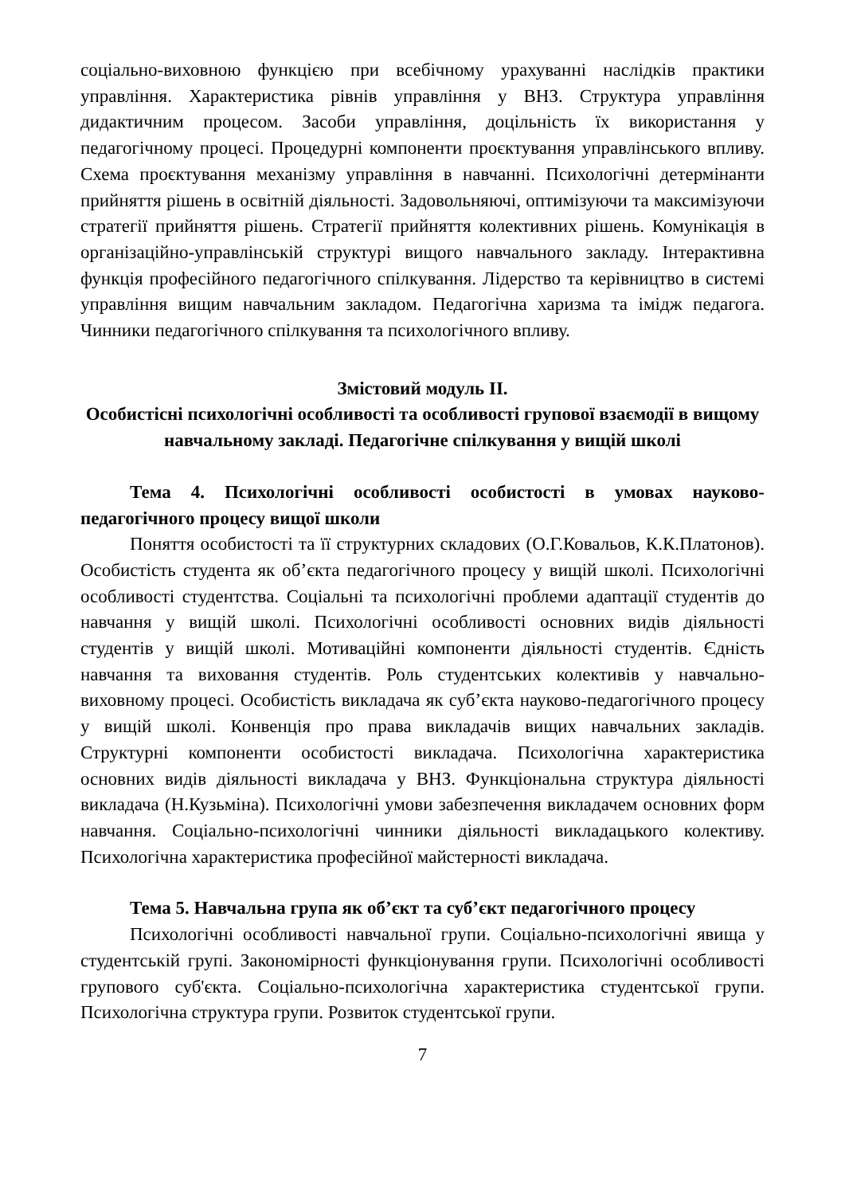соціально-виховною функцією при всебічному урахуванні наслідків практики управління. Характеристика рівнів управління у ВНЗ. Структура управління дидактичним процесом. Засоби управління, доцільність їх використання у педагогічному процесі. Процедурні компоненти проєктування управлінського впливу. Схема проєктування механізму управління в навчанні. Психологічні детермінанти прийняття рішень в освітній діяльності. Задовольняючі, оптимізуючи та максимізуючи стратегії прийняття рішень. Стратегії прийняття колективних рішень. Комунікація в організаційно-управлінській структурі вищого навчального закладу. Інтерактивна функція професійного педагогічного спілкування. Лідерство та керівництво в системі управління вищим навчальним закладом. Педагогічна харизма та імідж педагога. Чинники педагогічного спілкування та психологічного впливу.
Змістовий модуль II.
Особистісні психологічні особливості та особливості групової взаємодії в вищому навчальному закладі. Педагогічне спілкування у вищій школі
Тема 4. Психологічні особливості особистості в умовах науково-педагогічного процесу вищої школи
Поняття особистості та її структурних складових (О.Г.Ковальов, К.К.Платонов). Особистість студента як об’єкта педагогічного процесу у вищій школі. Психологічні особливості студентства. Соціальні та психологічні проблеми адаптації студентів до навчання у вищій школі. Психологічні особливості основних видів діяльності студентів у вищій школі. Мотиваційні компоненти діяльності студентів. Єдність навчання та виховання студентів. Роль студентських колективів у навчально-виховному процесі. Особистість викладача як суб’єкта науково-педагогічного процесу у вищій школі. Конвенція про права викладачів вищих навчальних закладів. Структурні компоненти особистості викладача. Психологічна характеристика основних видів діяльності викладача у ВНЗ. Функціональна структура діяльності викладача (Н.Кузьміна). Психологічні умови забезпечення викладачем основних форм навчання. Соціально-психологічні чинники діяльності викладацького колективу. Психологічна характеристика професійної майстерності викладача.
Тема 5. Навчальна група як об’єкт та суб’єкт педагогічного процесу
Психологічні особливості навчальної групи. Соціально-психологічні явища у студентській групі. Закономірності функціонування групи. Психологічні особливості групового суб'єкта. Соціально-психологічна характеристика студентської групи. Психологічна структура групи. Розвиток студентської групи.
7